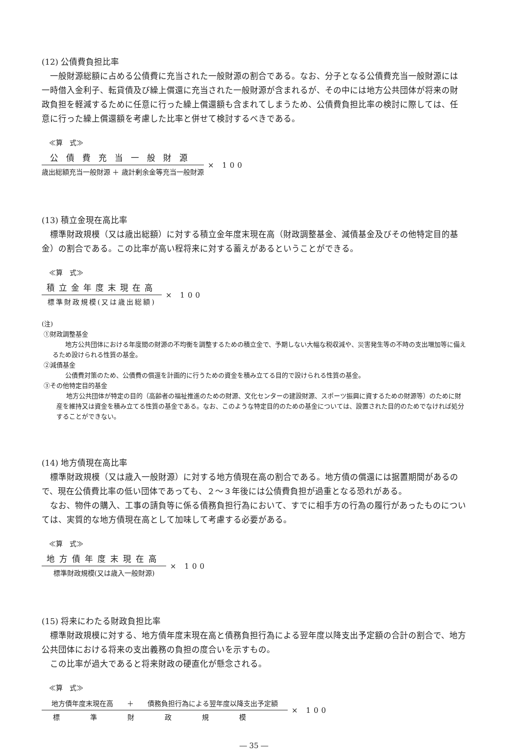(12) 公債費負担比率
一般財源総額に占める公債費に充当された一般財源の割合である。なお、分子となる公債費充当一般財源には一時借入金利子、転貸債及び繰上償還に充当された一般財源が含まれるが、その中には地方公共団体が将来の財政負担を軽減するために任意に行った繰上償還額も含まれてしまうため、公債費負担比率の検討に際しては、任意に行った繰上償還額を考慮した比率と併せて検討するべきである。
≪算　式≫
公債費充当一般財源
歳出総額充当一般財源 ＋ 歳計剰余金等充当一般財源
× 100
(13) 積立金現在高比率
標準財政規模（又は歳出総額）に対する積立金年度末現在高（財政調整基金、減債基金及びその他特定目的基金）の割合である。この比率が高い程将来に対する蓄えがあるということができる。
≪算　式≫
積立金年度末現在高
標準財政規模(又は歳出総額)
× 100
(注)
①財政調整基金
地方公共団体における年度間の財源の不均衡を調整するための積立金で、予期しない大幅な税収減や、災害発生等の不時の支出増加等に備えるため設けられる性質の基金。
②減債基金
公債費対策のため、公債費の償還を計画的に行うための資金を積み立てる目的で設けられる性質の基金。
③その他特定目的基金
地方公共団体が特定の目的（高齢者の福祉推進のための財源、文化センターの建設財源、スポーツ振興に資するための財源等）のために財産を維持又は資金を積み立てる性質の基金である。なお、このような特定目的のための基金については、設置された目的のためでなければ処分することができない。
(14) 地方債現在高比率
標準財政規模（又は歳入一般財源）に対する地方債現在高の割合である。地方債の償還には据置期間があるので、現在公債費比率の低い団体であっても、２〜３年後には公債費負担が過重となる恐れがある。
なお、物件の購入、工事の請負等に係る債務負担行為において、すでに相手方の行為の履行があったものについては、実質的な地方債現在高として加味して考慮する必要がある。
≪算　式≫
地方債年度末現在高
標準財政規模(又は歳入一般財源)
× 100
(15) 将来にわたる財政負担比率
標準財政規模に対する、地方債年度末現在高と債務負担行為による翌年度以降支出予定額の合計の割合で、地方公共団体における将来の支出義務の負担の度合いを示すもの。
この比率が過大であると将来財政の硬直化が懸念される。
≪算　式≫
地方債年度末現在高　　＋　　債務負担行為による翌年度以降支出予定額
標準財政規模
× 100
― 35 ―